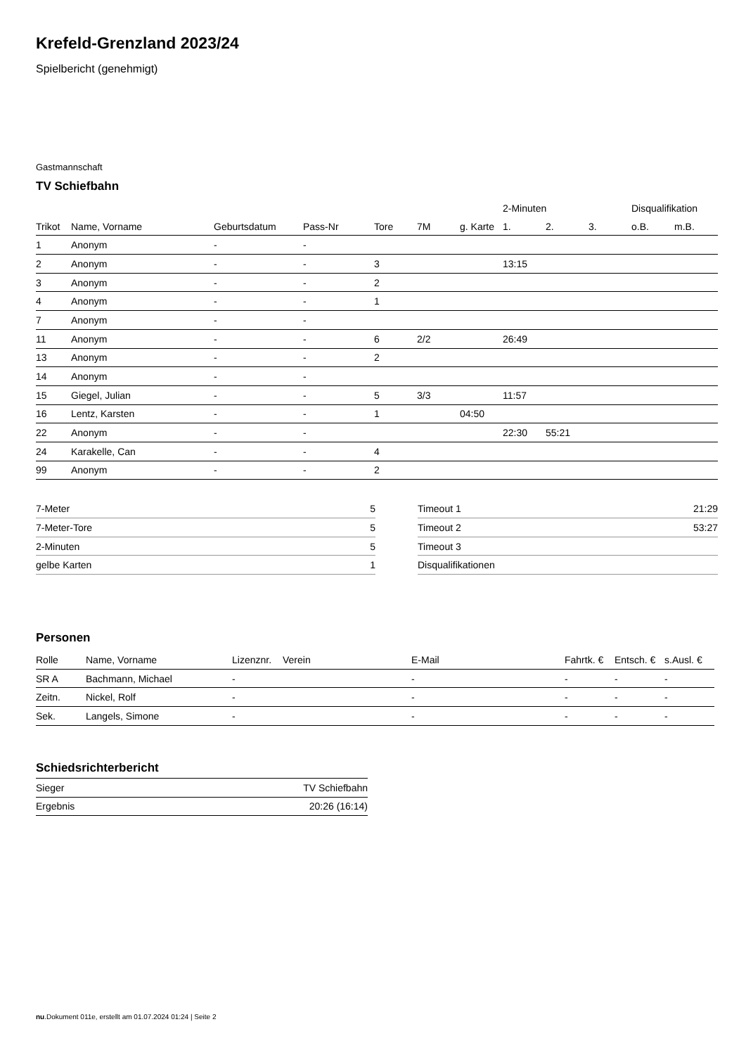Krefeld-Grenzland 2023/24
Spielbericht (genehmigt)
Gastmannschaft
TV Schiefbahn
| | | | | | | | 2-Minuten | | | Disqualifikation | |
| --- | --- | --- | --- | --- | --- | --- | --- | --- | --- | --- | --- |
| Trikot | Name, Vorname | Geburtsdatum | Pass-Nr | Tore | 7M | g. Karte | 1. | 2. | 3. | o.B. | m.B. |
| 1 | Anonym | - | - | | | | | | | | |
| 2 | Anonym | - | - | 3 | | | 13:15 | | | | |
| 3 | Anonym | - | - | 2 | | | | | | | |
| 4 | Anonym | - | - | 1 | | | | | | | |
| 7 | Anonym | - | - | | | | | | | | |
| 11 | Anonym | - | - | 6 | 2/2 | | 26:49 | | | | |
| 13 | Anonym | - | - | 2 | | | | | | | |
| 14 | Anonym | - | - | | | | | | | | |
| 15 | Giegel, Julian | - | - | 5 | 3/3 | | 11:57 | | | | |
| 16 | Lentz, Karsten | - | - | 1 | | 04:50 | | | | | |
| 22 | Anonym | - | - | | | | 22:30 | 55:21 | | | |
| 24 | Karakelle, Can | - | - | 4 | | | | | | | |
| 99 | Anonym | - | - | 2 | | | | | | | |
| 7-Meter | 5 |
| 7-Meter-Tore | 5 |
| 2-Minuten | 5 |
| gelbe Karten | 1 |
| Timeout 1 | 21:29 |
| Timeout 2 | 53:27 |
| Timeout 3 | |
| Disqualifikationen | |
Personen
| Rolle | Name, Vorname | Lizenznr. | Verein | E-Mail | Fahrtk. € | Entsch. € | s.Ausl. € |
| --- | --- | --- | --- | --- | --- | --- | --- |
| SR A | Bachmann, Michael | - | | - | - | - | - |
| Zeitn. | Nickel, Rolf | - | | - | - | - | - |
| Sek. | Langels, Simone | - | | - | - | - | - |
Schiedsrichterbericht
| Sieger | TV Schiefbahn |
| Ergebnis | 20:26 (16:14) |
nu.Dokument 011e, erstellt am 01.07.2024 01:24 | Seite 2